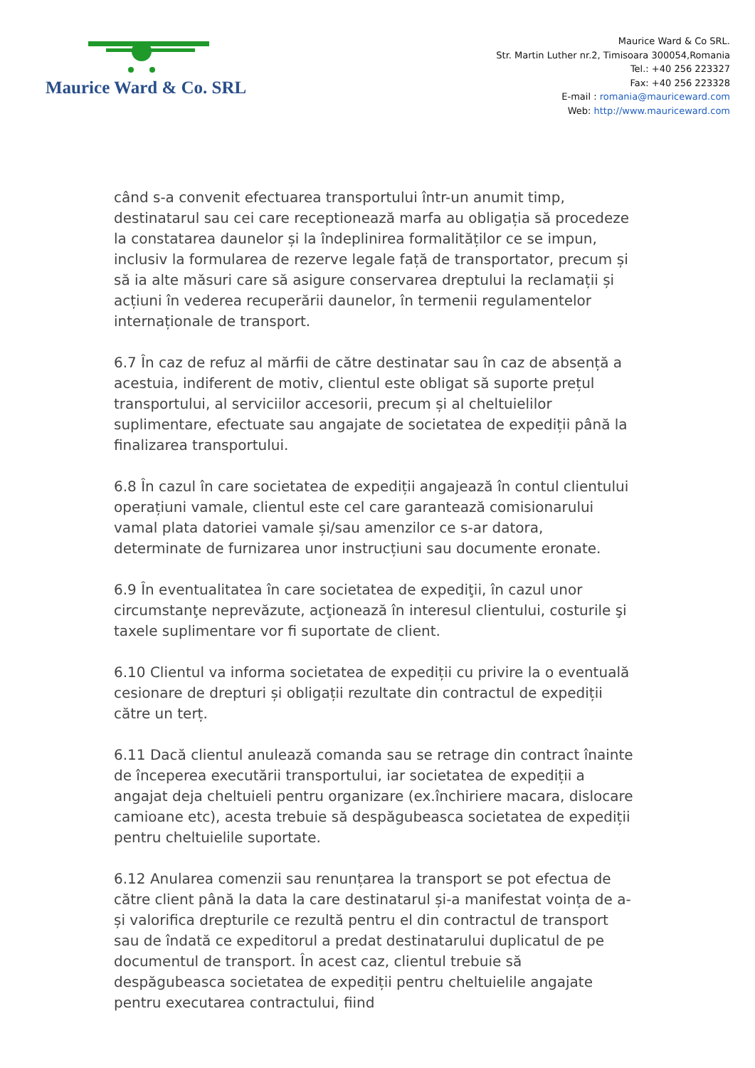Maurice Ward & Co. SRL
Maurice Ward & Co SRL.
Str. Martin Luther nr.2, Timisoara 300054,Romania
Tel.: +40 256 223327
Fax: +40 256 223328
E-mail : romania@mauriceward.com
Web: http://www.mauriceward.com
când s-a convenit efectuarea transportului într-un anumit timp, destinatarul sau cei care receptionează marfa au obligația să procedeze la constatarea daunelor și la îndeplinirea formalităților ce se impun, inclusiv la formularea de rezerve legale față de transportator, precum și să ia alte măsuri care să asigure conservarea dreptului la reclamații și acțiuni în vederea recuperării daunelor, în termenii regulamentelor internaționale de transport.
6.7 În caz de refuz al mărfii de către destinatar sau în caz de absență a acestuia, indiferent de motiv, clientul este obligat să suporte prețul transportului, al serviciilor accesorii, precum și al cheltuielilor suplimentare, efectuate sau angajate de societatea de expediții până la finalizarea transportului.
6.8 În cazul în care societatea de expediții angajează în contul clientului operațiuni vamale, clientul este cel care garantează comisionarului vamal plata datoriei vamale și/sau amenzilor ce s-ar datora, determinate de furnizarea unor instrucțiuni sau documente eronate.
6.9 În eventualitatea în care societatea de expediţii, în cazul unor circumstanţe neprevăzute, acţionează în interesul clientului, costurile şi taxele suplimentare vor fi suportate de client.
6.10 Clientul va informa societatea de expediții cu privire la o eventuală cesionare de drepturi și obligații rezultate din contractul de expediții către un terț.
6.11 Dacă clientul anulează comanda sau se retrage din contract înainte de începerea executării transportului, iar societatea de expediții a angajat deja cheltuieli pentru organizare (ex.închiriere macara, dislocare camioane etc), acesta trebuie să despăgubeasca societatea de expediții pentru cheltuielile suportate.
6.12 Anularea comenzii sau renunțarea la transport se pot efectua de către client până la data la care destinatarul și-a manifestat voința de a-și valorifica drepturile ce rezultă pentru el din contractul de transport sau de îndată ce expeditorul a predat destinatarului duplicatul de pe documentul de transport. În acest caz, clientul trebuie să despăgubeasca societatea de expediții pentru cheltuielile angajate pentru executarea contractului, fiind